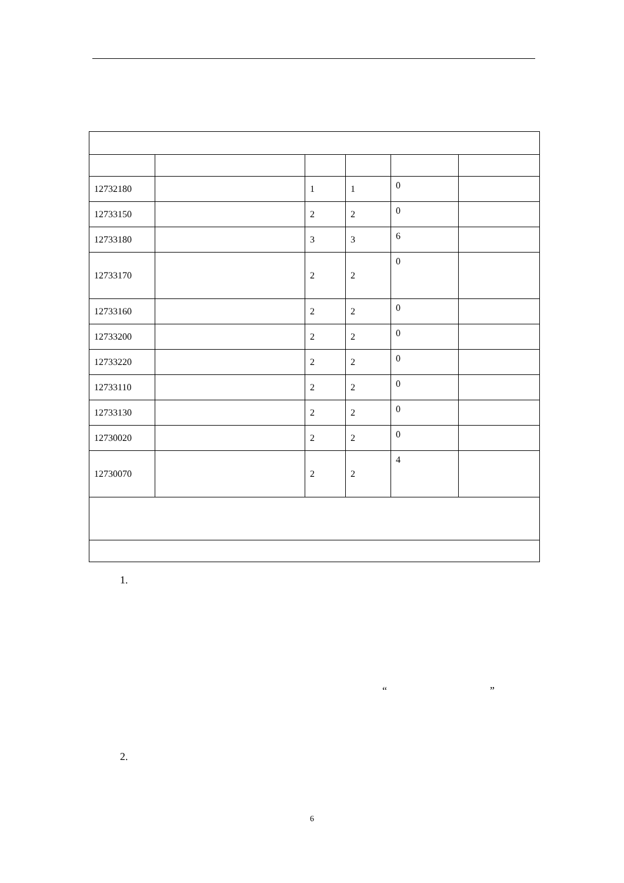| 12732180 | | 1 | 1 | 0 | |
| 12733150 | | 2 | 2 | 0 | |
| 12733180 | | 3 | 3 | 6 | |
| 12733170 | | 2 | 2 | 0 | |
| 12733160 | | 2 | 2 | 0 | |
| 12733200 | | 2 | 2 | 0 | |
| 12733220 | | 2 | 2 | 0 | |
| 12733110 | | 2 | 2 | 0 | |
| 12733130 | | 2 | 2 | 0 | |
| 12730020 | | 2 | 2 | 0 | |
| 12730070 | | 2 | 2 | 4 | |
1.
“ ”
2.
6